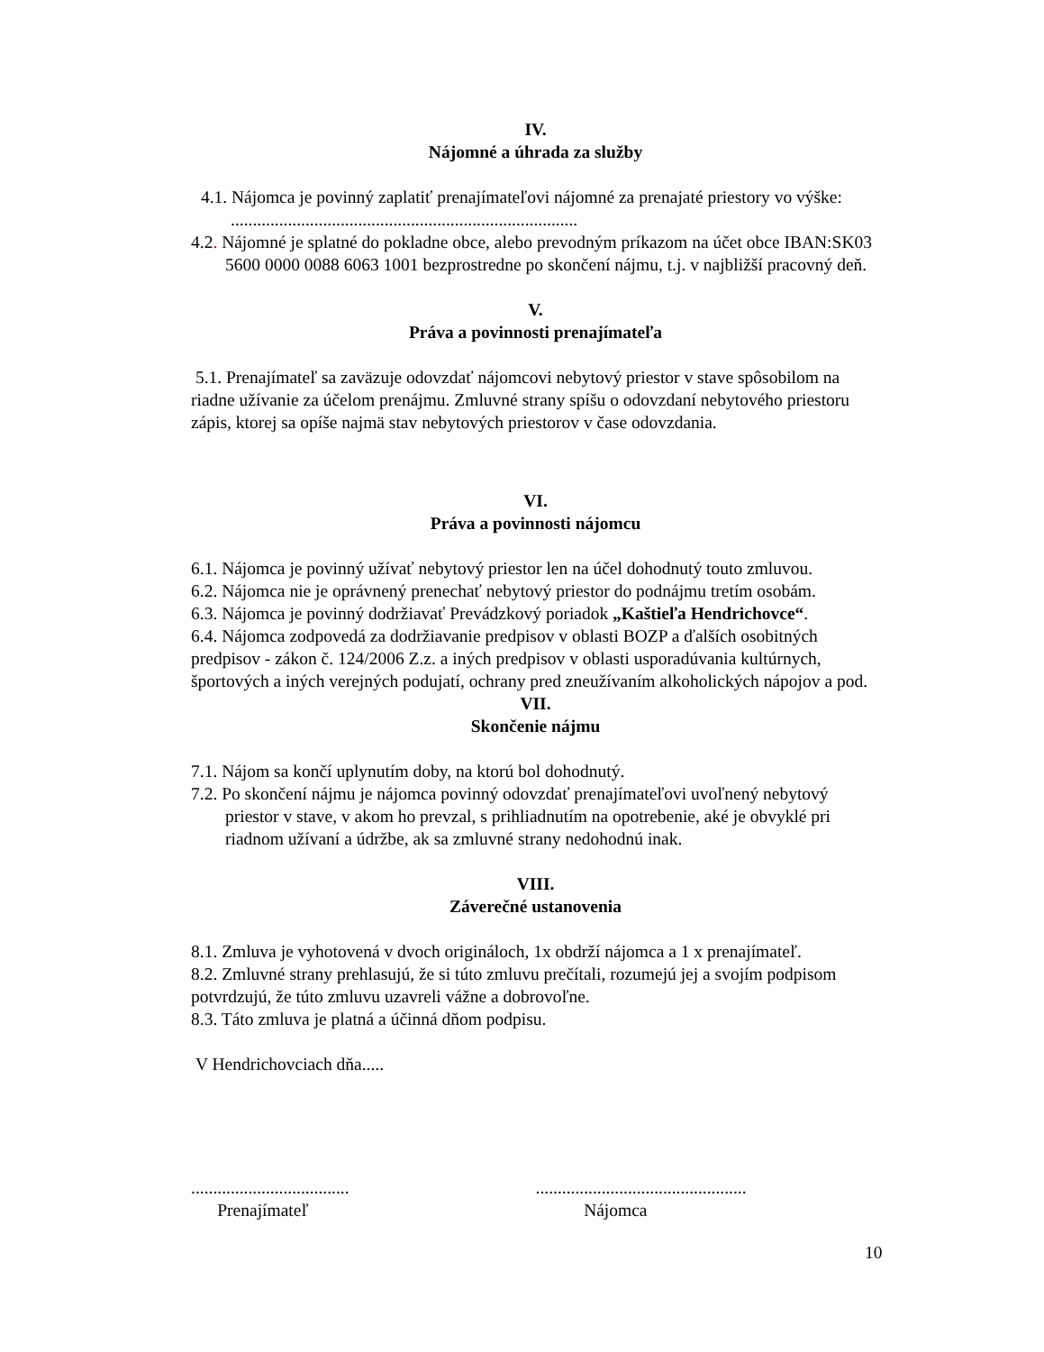IV.
Nájomné a úhrada za služby
4.1. Nájomca je povinný zaplatiť prenajímateľovi nájomné za prenajaté priestory vo výške: ...............................................................................
4.2. Nájomné je splatné do pokladne obce, alebo prevodným príkazom na účet obce IBAN:SK03 5600 0000 0088 6063 1001 bezprostredne po skončení nájmu, t.j. v najbližší pracovný deň.
V.
Práva a povinnosti prenajímateľa
5.1. Prenajímateľ sa zaväzuje odovzdať nájomcovi nebytový priestor v stave spôsobilom na riadne užívanie za účelom prenájmu. Zmluvné strany spíšu o odovzdaní nebytového priestoru zápis, ktorej sa opíše najmä stav nebytových priestorov v čase odovzdania.
VI.
Práva a povinnosti nájomcu
6.1. Nájomca je povinný užívať nebytový priestor len na účel dohodnutý touto zmluvou.
6.2. Nájomca nie je oprávnený prenechať nebytový priestor do podnájmu tretím osobám.
6.3. Nájomca je povinný dodržiavať Prevádzkový poriadok „Kaštieľa Hendrichovce“.
6.4. Nájomca zodpovedá za dodržiavanie predpisov v oblasti BOZP a ďalších osobitných predpisov - zákon č. 124/2006 Z.z. a iných predpisov v oblasti usporadúvania kultúrnych, športových a iných verejných podujatí, ochrany pred zneužívaním alkoholických nápojov a pod.
VII.
Skončenie nájmu
7.1. Nájom sa končí uplynutím doby, na ktorú bol dohodnutý.
7.2. Po skončení nájmu je nájomca povinný odovzdať prenajímateľovi uvoľnený nebytový priestor v stave, v akom ho prevzal, s prihliadnutím na opotrebenie, aké je obvyklé pri riadnom užívaní a údržbe, ak sa zmluvné strany nedohodnú inak.
VIII.
Záverečné ustanovenia
8.1. Zmluva je vyhotovená v dvoch origináloch, 1x obdrží nájomca a 1 x prenajímateľ.
8.2. Zmluvné strany prehlasujú, že si túto zmluvu prečítali, rozumejú jej a svojím podpisom potvrdzujú, že túto zmluvu uzavreli vážne a dobrovoľne.
8.3. Táto zmluva je platná a účinná dňom podpisu.
V Hendrichovciach dňa.....
....................................
Prenajímateľ
................................................
Nájomca
10